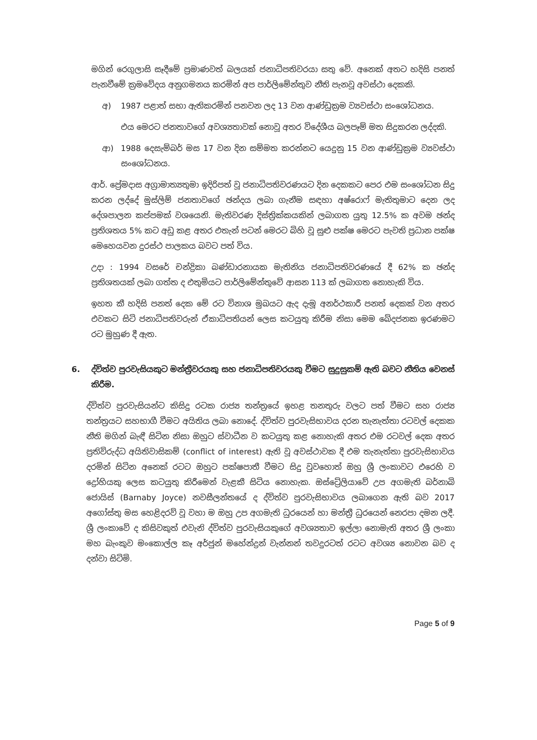මගින් රෙගුලාසි සෑදීමේ ප්‍රමාණවත් බලයක් ජනාධිපතිවරයා සතු වේ. අනෙක් අතට හදිසි පනත් පැනවීමේ ක්‍රමවේදය අනුගමනය කරමින් අප පාර්ලිමේන්තුව නීති පැනවූ අවස්ථා දෙකකි.
අ) 1987 පළාත් සභා ඇතිකරමින් පනවන ලද 13 වන ආණ්ඩුක්‍රම ව්‍යවස්ථා සංශෝධනය.
එය මෙරට ජනතාවගේ අවශ්‍යතාවක් නොවූ අතර විදේශීය බලපෑම් මත සිදුකරන ලද්දකි.
ආ) 1988 දෙසැම්බර් මස 17 වන දින සම්මත කරන්නට යෙදුනු 15 වන ආණ්ඩුක්‍රම ව්‍යවස්ථා සංශෝධනය.
ආර්. ප්‍රේමදාස අග්‍රාමාත්‍යතුමා ඉදිරිපත් වූ ජනාධිපතිවරණයට දින දෙකකට පෙර එම සංශෝධන සිදු කරන ලද්දේ මුස්ලිම් ජනතාවගේ ඡන්දය ලබා ගැනීම සඳහා අෂ්රොෆ් මැතිතුමාට දෙන ලද දේශපාලන කප්පමක් වශයෙනි. මැතිවරණ දිස්ත්‍රික්කයකින් ලබාගත යුතු 12.5% ක අවම ඡන්ද ප්‍රතිශතය 5% කට අඩු කළ අතර එතැන් පටන් මෙරට බිහි වූ සුළු පක්ෂ මෙරට පැවති ප්‍රධාන පක්ෂ මෙහෙයවන දුරස්ථ පාලකය බවට පත් විය.
උදා : 1994 වසරේ චන්ද්‍රිකා බණ්ඩාරනායක මැතිනිය ජනාධිපතිවරණයේ දී 62% ක ඡන්ද ප්‍රතිශතයක් ලබා ගත්ත ද එතුමියට පාර්ලිමේන්තුවේ ආසන 113 ක් ලබාගත නොහැකි විය.
ඉහත කී හදිසි පනත් දෙක මේ රට විනාශ මුඛයට ඇද දැමූ අනර්ථකාරී පනත් දෙකක් වන අතර එවකට සිටි ජනාධිපතිවරුන් ඒකාධිපතියන් ලෙස කටයුතු කිරීම නිසා මෙම ඛේදජනක ඉරණමට රට මුහුණ දී ඇත.
6. ද්විත්ව පුරවැසියකුට මන්ත්‍රීවරයකු සහ ජනාධිපතිවරයකු වීමට සුදුසුකම් ඇති බවට නීතිය වෙනස් කිරීම.
ද්විත්ව පුරවැසියන්ට කිසිදු රටක රාජ්‍ය තන්ත්‍රයේ ඉහළ තනතුරු වලට පත් වීමට සහ රාජ්‍ය තන්ත්‍රයට සහභාගී වීමට අයිතිය ලබා නොදේ. ද්විත්ව පුරවැසිභාවය දරන තැනැත්තා රටවල් දෙකක නීති මගින් බැඳී සිටින නිසා ඔහුට ස්වාධීන ව කටයුතු කළ නොහැකි අතර එම රටවල් දෙක අතර ප්‍රතිවිරුද්ධ අයිතිවාසිකම් (conflict of interest) ඇති වූ අවස්ථාවක දී එම තැනැත්තා පුරවැසිභාවය දරමින් සිටින අනෙක් රටට ඔහුට පක්ෂපාතී වීමට සිදු වුවහොත් ඔහු ශ්‍රී ලංකාවට එරෙහි ව ද්‍රෝහියකු ලෙස කටයුතු කිරීමෙන් වැළකී සිටිය නොහැක. ඔස්ට්‍රේලියාවේ උප අගමැති බර්නාබි ජොයිස් (Barnaby Joyce) නවසීලන්තයේ ද ද්විත්ව පුරවැසිභාවය ලබාගෙන ඇති බව 2017 අගෝස්තු මස හෙළිදරව් වූ වහා ම ඔහු උප අගමැති ධුරයෙන් හා මන්ත්‍රී ධුරයෙන් නෙරපා දමන ලදී. ශ්‍රී ලංකාවේ ද කිසිවකුත් එවැනි ද්විත්ව පුරවැසියකුගේ අවශ්‍යතාව ඉල්ලා නොමැති අතර ශ්‍රී ලංකා මහ බැංකුව මංකොල්ල කෑ අර්ජුන් මහේන්ද්‍රන් වැන්නන් තවදුරටත් රටට අවශ්‍ය නොවන බව ද දන්වා සිටිමි.
Page 5 of 9